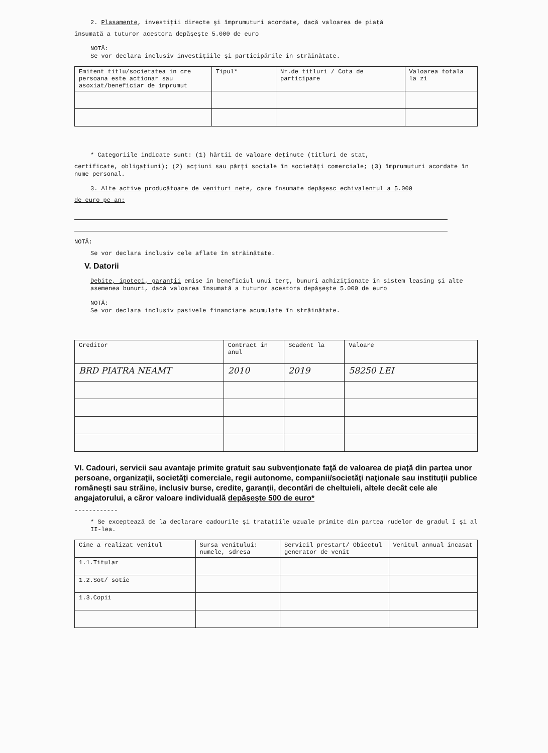2. Plasamente, investiţii directe şi împrumuturi acordate, dacă valoarea de piaţă
însumată a tuturor acestora depăşeşte 5.000 de euro
NOTĂ:
Se vor declara inclusiv investiţiile şi participările în străinătate.
| Emitent titlu/societatea in cre persoana este actionar sau asoxiat/beneficiar de imprumut | Tipul* | Nr.de titluri / Cota de participare | Valoarea totala la zi |
| --- | --- | --- | --- |
* Categoriile indicate sunt: (1) hârtii de valoare deţinute (titluri de stat,
certificate, obligaţiuni); (2) acţiuni sau părţi sociale în societăţi comerciale; (3) împrumuturi acordate în nume personal.
3. Alte active producătoare de venituri nete, care însumate depăşesc echivalentul a 5.000
de euro pe an:
NOTĂ:
Se vor declara inclusiv cele aflate în străinătate.
V. Datorii
Debite, ipoteci, garanţii emise în beneficiul unui terţ, bunuri achiziţionate în sistem leasing şi alte asemenea bunuri, dacă valoarea însumată a tuturor acestora depăşeşte 5.000 de euro
NOTĂ:
Se vor declara inclusiv pasivele financiare acumulate în străinătate.
| Creditor | Contract in anul | Scadent la | Valoare |
| --- | --- | --- | --- |
| BRD PIATRA NEAMT | 2010 | 2019 | 58250 LEI |
VI. Cadouri, servicii sau avantaje primite gratuit sau subvenţionate faţă de valoarea de piaţă din partea unor persoane, organizaţii, societăţi comerciale, regii autonome, companii/societăţi naţionale sau instituţii publice româneşti sau străine, inclusiv burse, credite, garanţii, decontări de cheltuieli, altele decât cele ale angajatorului, a căror valoare individuală depăşeşte 500 de euro*
------------
* Se exceptează de la declarare cadourile şi trataţiile uzuale primite din partea rudelor de gradul I şi al II-lea.
| Cine a realizat venitul | Sursa venitului: numele, sdresa | Servicil prestart/ Obiectul generator de venit | Venitul annual incasat |
| --- | --- | --- | --- |
| 1.1.Titular | | | |
| 1.2.Sot/ sotie | | | |
| 1.3.Copii | | | |